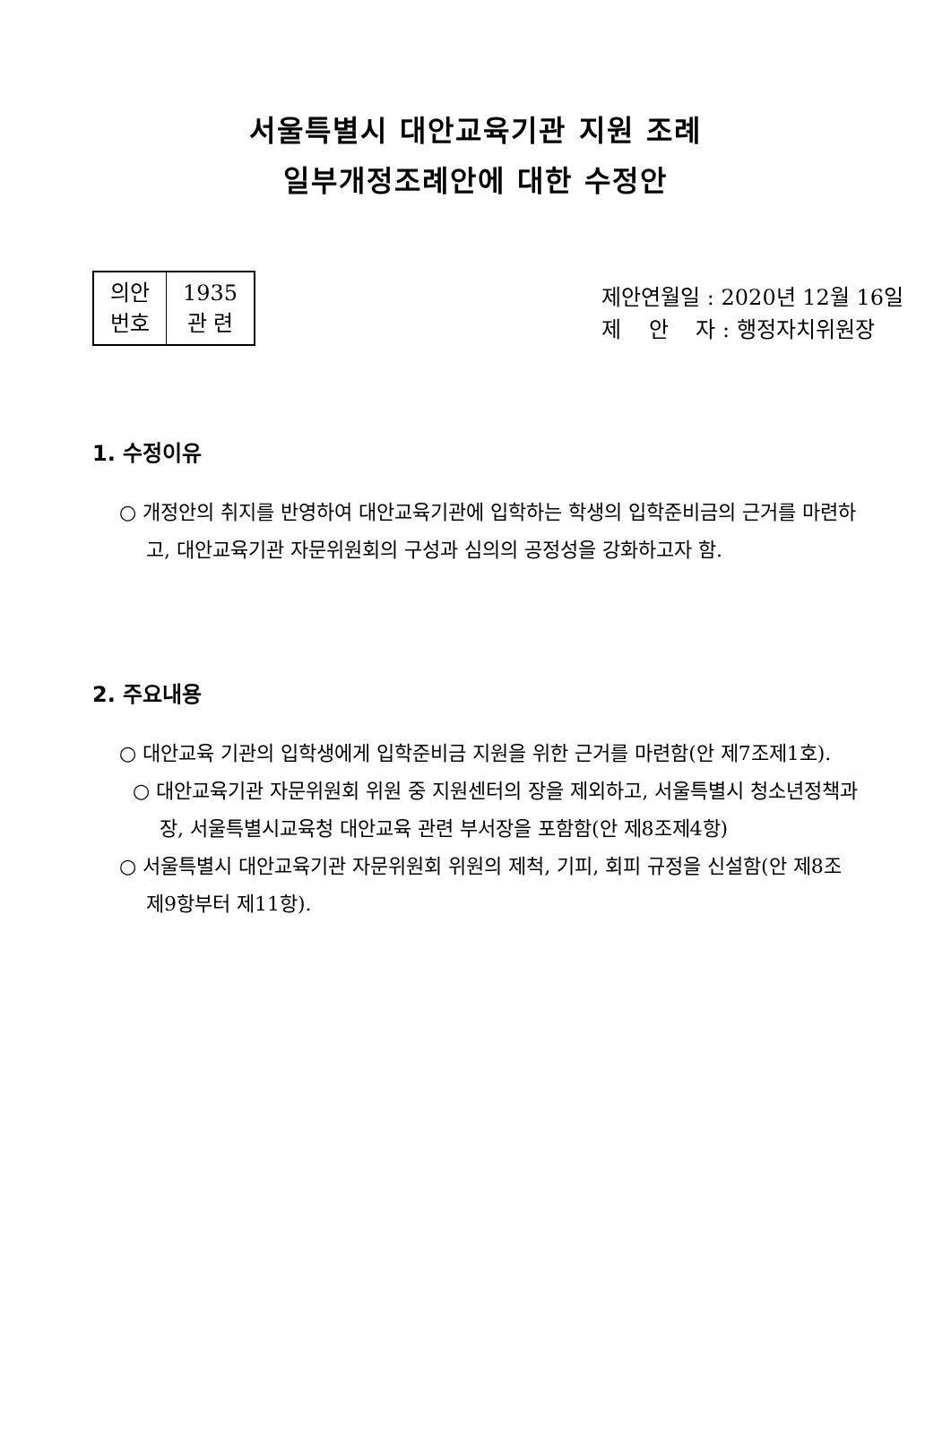서울특별시 대안교육기관 지원 조례
일부개정조례안에 대한 수정안
| 의안 번호 | 1935 관 련 |
제안연월일 : 2020년 12월 16일
제 안 자 : 행정자치위원장
1. 수정이유
○ 개정안의 취지를 반영하여 대안교육기관에 입학하는 학생의 입학준비금의 근거를 마련하고, 대안교육기관 자문위원회의 구성과 심의의 공정성을 강화하고자 함.
2. 주요내용
○ 대안교육 기관의 입학생에게 입학준비금 지원을 위한 근거를 마련함(안 제7조제1호).
○ 대안교육기관 자문위원회 위원 중 지원센터의 장을 제외하고, 서울특별시 청소년정책과장, 서울특별시교육청 대안교육 관련 부서장을 포함함(안 제8조제4항)
○ 서울특별시 대안교육기관 자문위원회 위원의 제척, 기피, 회피 규정을 신설함(안 제8조제9항부터 제11항).